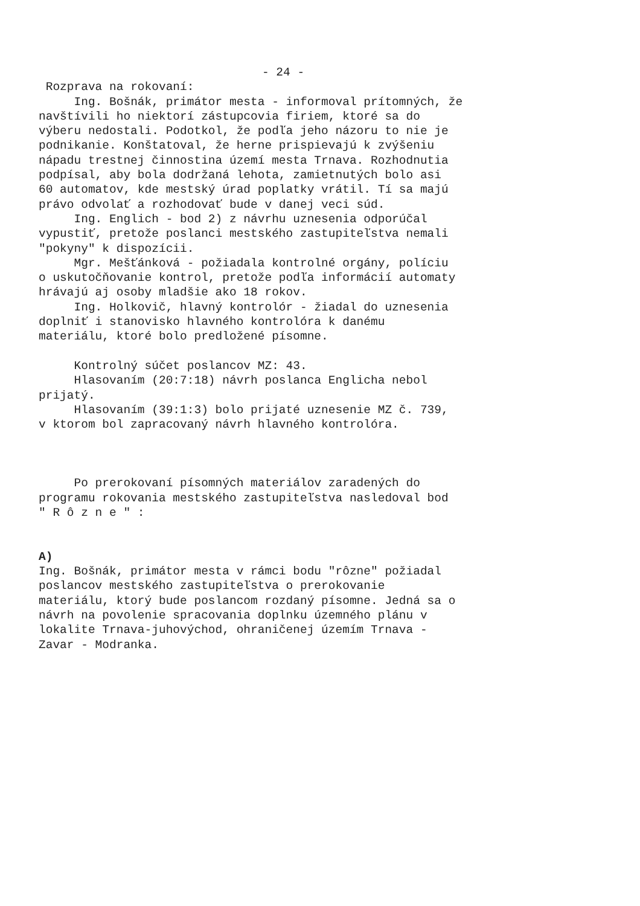- 24 -
Rozprava na rokovaní:
Ing. Bošnák, primátor mesta - informoval prítomných, že navštívili ho niektorí zástupcovia firiem, ktoré sa do výberu nedostali. Podotkol, že podľa jeho názoru to nie je podnikanie. Konštatoval, že herne prispievajú k zvýšeniu nápadu trestnej činnostina území mesta Trnava. Rozhodnutia podpísal, aby bola dodržaná lehota, zamietnutých bolo asi 60 automatov, kde mestský úrad poplatky vrátil. Tí sa majú právo odvolať a rozhodovať bude v danej veci súd.
Ing. Englich - bod 2) z návrhu uznesenia odporúčal vypustiť, pretože poslanci mestského zastupiteľstva nemali "pokyny" k dispozícii.
Mgr. Mešťánková - požiadala kontrolné orgány, políciu o uskutočňovanie kontrol, pretože podľa informácií automaty hrávajú aj osoby mladšie ako 18 rokov.
Ing. Holkovič, hlavný kontrolór - žiadal do uznesenia doplniť i stanovisko hlavného kontrolóra k danému materiálu, ktoré bolo predložené písomne.
Kontrolný súčet poslancov MZ: 43.
Hlasovaním (20:7:18) návrh poslanca Englicha nebol prijatý.
Hlasovaním (39:1:3) bolo prijaté uznesenie MZ č. 739, v ktorom bol zapracovaný návrh hlavného kontrolóra.
Po prerokovaní písomných materiálov zaradených do programu rokovania mestského zastupiteľstva nasledoval bod " R ô z n e " :
A)
Ing. Bošnák, primátor mesta v rámci bodu "rôzne" požiadal poslancov mestského zastupiteľstva o prerokovanie materiálu, ktorý bude poslancom rozdaný písomne. Jedná sa o návrh na povolenie spracovania doplnku územného plánu v lokalite Trnava-juhovýchod, ohraničenej územím Trnava - Zavar - Modranka.